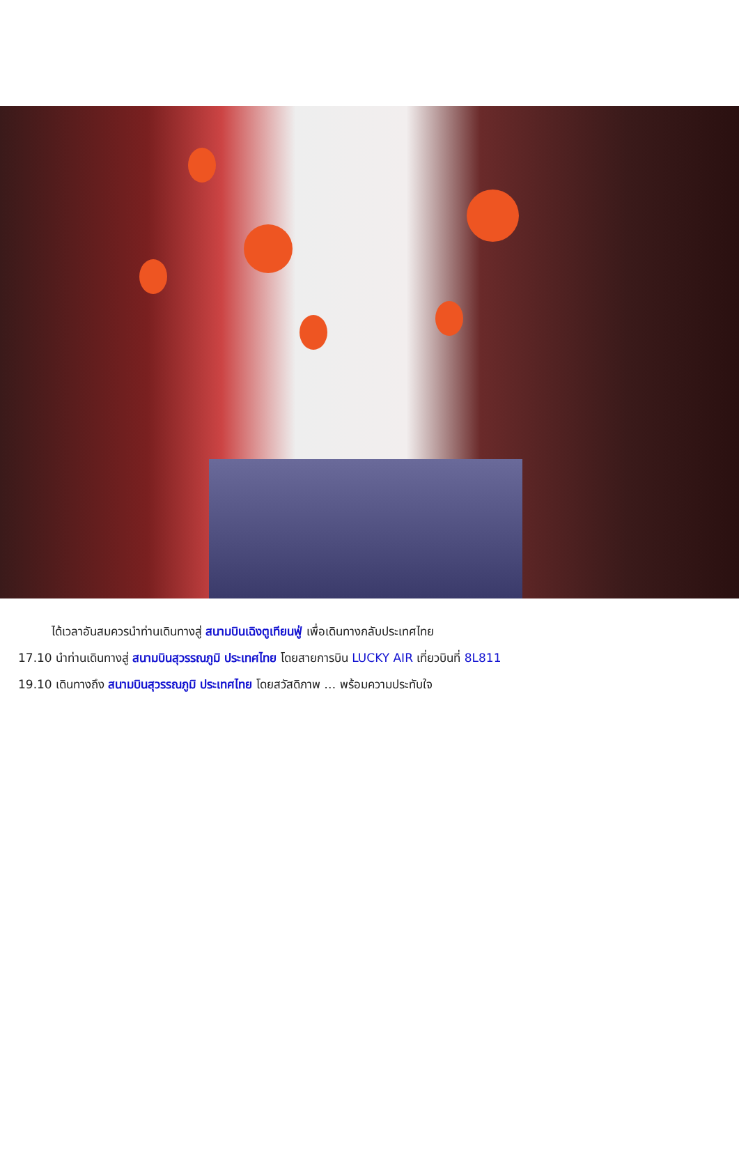ได้เวลาอันสมควรนำท่านเดินทางสู่ สนามบินเฉิงตูเทียนฟู่ เพื่อเดินทางกลับประเทศไทย
17.10 นำท่านเดินทางสู่ สนามบินสุวรรณภูมิ ประเทศไทย โดยสายการบิน LUCKY AIR เที่ยวบินที่ 8L811
19.10 เดินทางถึง สนามบินสุวรรณภูมิ ประเทศไทย โดยสวัสดิภาพ … พร้อมความประทับใจ